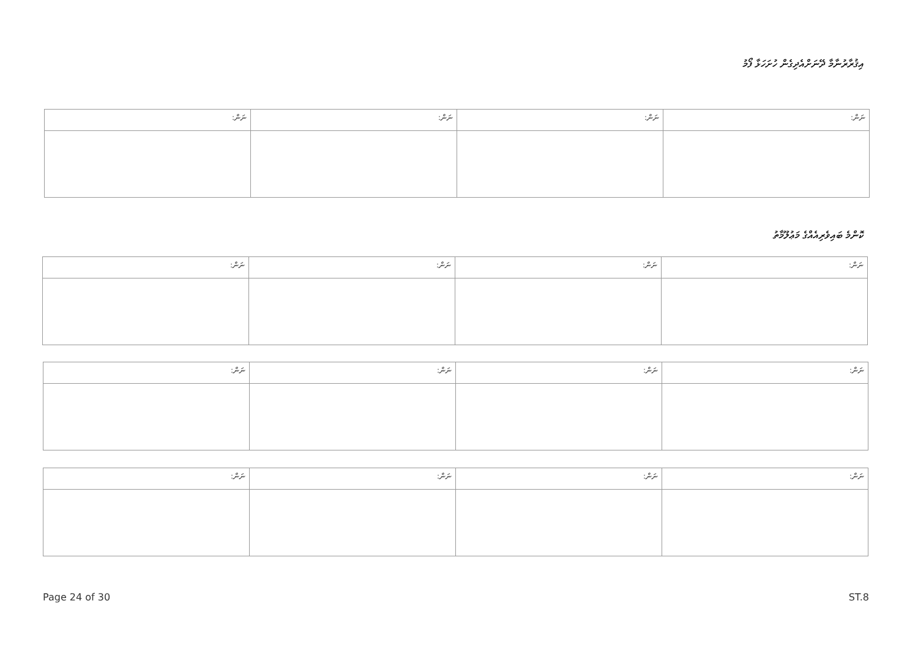އިޤުރާރުނާމާ ދޭނަށްއެދިގެން ހުށަހަޅާ ފޯމު
| ނަން: | ނަން: | ނަން: | ނަން: |
| --- | --- | --- | --- |
ކޮންމެ ބައިވެރިއެއްގެ މަޢުލޫމާތު
| ނަން: | ނަން: | ނަން: | ނަން: |
| --- | --- | --- | --- |
| ނަން: | ނަން: | ނަން: | ނަން: |
| --- | --- | --- | --- |
| ނަން: | ނަން: | ނަން: | ނަން: |
| --- | --- | --- | --- |
Page 24 of 30 ST.8